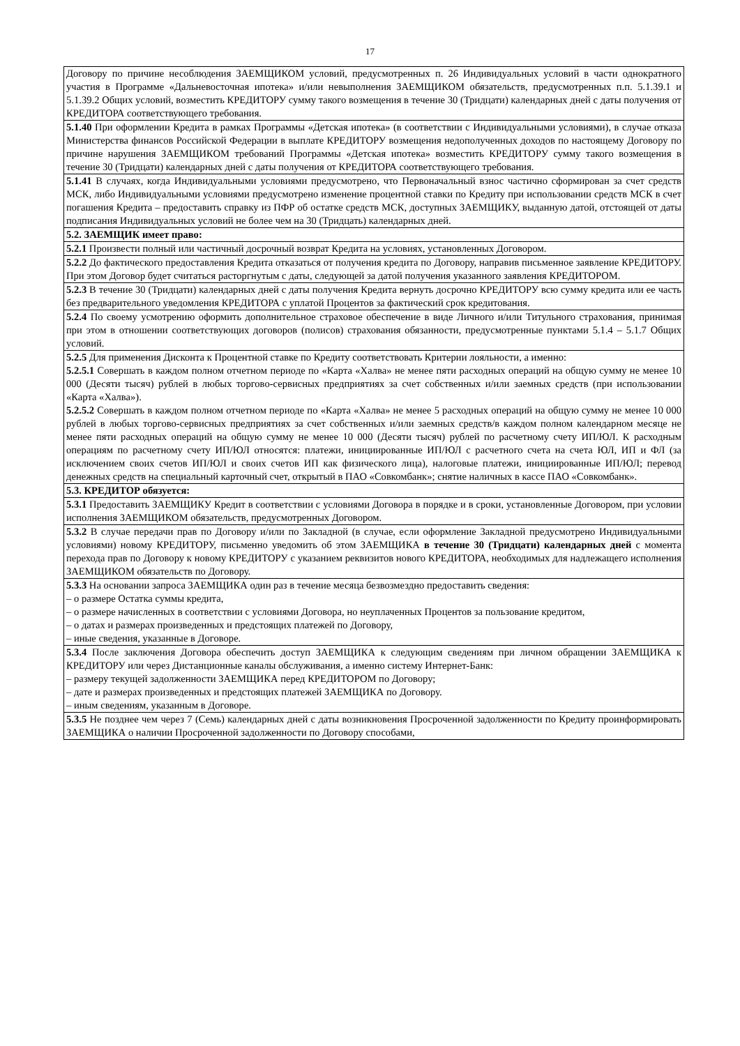17
| Договору по причине несоблюдения ЗАЕМЩИКОМ условий, предусмотренных п. 26 Индивидуальных условий в части однократного участия в Программе «Дальневосточная ипотека» и/или невыполнения ЗАЕМЩИКОМ обязательств, предусмотренных п.п. 5.1.39.1 и 5.1.39.2 Общих условий, возместить КРЕДИТОРУ сумму такого возмещения в течение 30 (Тридцати) календарных дней с даты получения от КРЕДИТОРА соответствующего требования. |
| 5.1.40 При оформлении Кредита в рамках Программы «Детская ипотека» (в соответствии с Индивидуальными условиями), в случае отказа Министерства финансов Российской Федерации в выплате КРЕДИТОРУ возмещения недополученных доходов по настоящему Договору по причине нарушения ЗАЕМЩИКОМ требований Программы «Детская ипотека» возместить КРЕДИТОРУ сумму такого возмещения в течение 30 (Тридцати) календарных дней с даты получения от КРЕДИТОРА соответствующего требования. |
| 5.1.41 В случаях, когда Индивидуальными условиями предусмотрено, что Первоначальный взнос частично сформирован за счет средств МСК, либо Индивидуальными условиями предусмотрено изменение процентной ставки по Кредиту при использовании средств МСК в счет погашения Кредита – предоставить справку из ПФР об остатке средств МСК, доступных ЗАЕМЩИКУ, выданную датой, отстоящей от даты подписания Индивидуальных условий не более чем на 30 (Тридцать) календарных дней. |
| 5.2. ЗАЕМЩИК имеет право: |
| 5.2.1 Произвести полный или частичный досрочный возврат Кредита на условиях, установленных Договором. |
| 5.2.2 До фактического предоставления Кредита отказаться от получения кредита по Договору, направив письменное заявление КРЕДИТОРУ. При этом Договор будет считаться расторгнутым с даты, следующей за датой получения указанного заявления КРЕДИТОРОМ. |
| 5.2.3 В течение 30 (Тридцати) календарных дней с даты получения Кредита вернуть досрочно КРЕДИТОРУ всю сумму кредита или ее часть без предварительного уведомления КРЕДИТОРА с уплатой Процентов за фактический срок кредитования. |
| 5.2.4 По своему усмотрению оформить дополнительное страховое обеспечение в виде Личного и/или Титульного страхования, принимая при этом в отношении соответствующих договоров (полисов) страхования обязанности, предусмотренные пунктами 5.1.4 – 5.1.7 Общих условий. |
| 5.2.5 Для применения Дисконта к Процентной ставке по Кредиту соответствовать Критерии лояльности, а именно: 5.2.5.1 Совершать в каждом полном отчетном периоде по «Карта «Халва» не менее пяти расходных операций на общую сумму не менее 10 000 (Десяти тысяч) рублей в любых торгово-сервисных предприятиях за счет собственных и/или заемных средств (при использовании «Карта «Халва»). 5.2.5.2 Совершать в каждом полном отчетном периоде по «Карта «Халва» не менее 5 расходных операций на общую сумму не менее 10 000 рублей в любых торгово-сервисных предприятиях за счет собственных и/или заемных средств/в каждом полном календарном месяце не менее пяти расходных операций на общую сумму не менее 10 000 (Десяти тысяч) рублей по расчетному счету ИП/ЮЛ. К расходным операциям по расчетному счету ИП/ЮЛ относятся: платежи, инициированные ИП/ЮЛ с расчетного счета на счета ЮЛ, ИП и ФЛ (за исключением своих счетов ИП/ЮЛ и своих счетов ИП как физического лица), налоговые платежи, инициированные ИП/ЮЛ; перевод денежных средств на специальный карточный счет, открытый в ПАО «Совкомбанк»; снятие наличных в кассе ПАО «Совкомбанк». |
| 5.3. КРЕДИТОР обязуется: |
| 5.3.1 Предоставить ЗАЕМЩИКУ Кредит в соответствии с условиями Договора в порядке и в сроки, установленные Договором, при условии исполнения ЗАЕМЩИКОМ обязательств, предусмотренных Договором. |
| 5.3.2 В случае передачи прав по Договору и/или по Закладной (в случае, если оформление Закладной предусмотрено Индивидуальными условиями) новому КРЕДИТОРУ, письменно уведомить об этом ЗАЕМЩИКА в течение 30 (Тридцати) календарных дней с момента перехода прав по Договору к новому КРЕДИТОРУ с указанием реквизитов нового КРЕДИТОРА, необходимых для надлежащего исполнения ЗАЕМЩИКОМ обязательств по Договору. |
| 5.3.3 На основании запроса ЗАЕМЩИКА один раз в течение месяца безвозмездно предоставить сведения: – о размере Остатка суммы кредита, – о размере начисленных в соответствии с условиями Договора, но неуплаченных Процентов за пользование кредитом, – о датах и размерах произведенных и предстоящих платежей по Договору, – иные сведения, указанные в Договоре. |
| 5.3.4 После заключения Договора обеспечить доступ ЗАЕМЩИКА к следующим сведениям при личном обращении ЗАЕМЩИКА к КРЕДИТОРУ или через Дистанционные каналы обслуживания, а именно систему Интернет-Банк: – размеру текущей задолженности ЗАЕМЩИКА перед КРЕДИТОРОМ по Договору; – дате и размерах произведенных и предстоящих платежей ЗАЕМЩИКА по Договору. – иным сведениям, указанным в Договоре. |
| 5.3.5 Не позднее чем через 7 (Семь) календарных дней с даты возникновения Просроченной задолженности по Кредиту проинформировать ЗАЕМЩИКА о наличии Просроченной задолженности по Договору способами, |